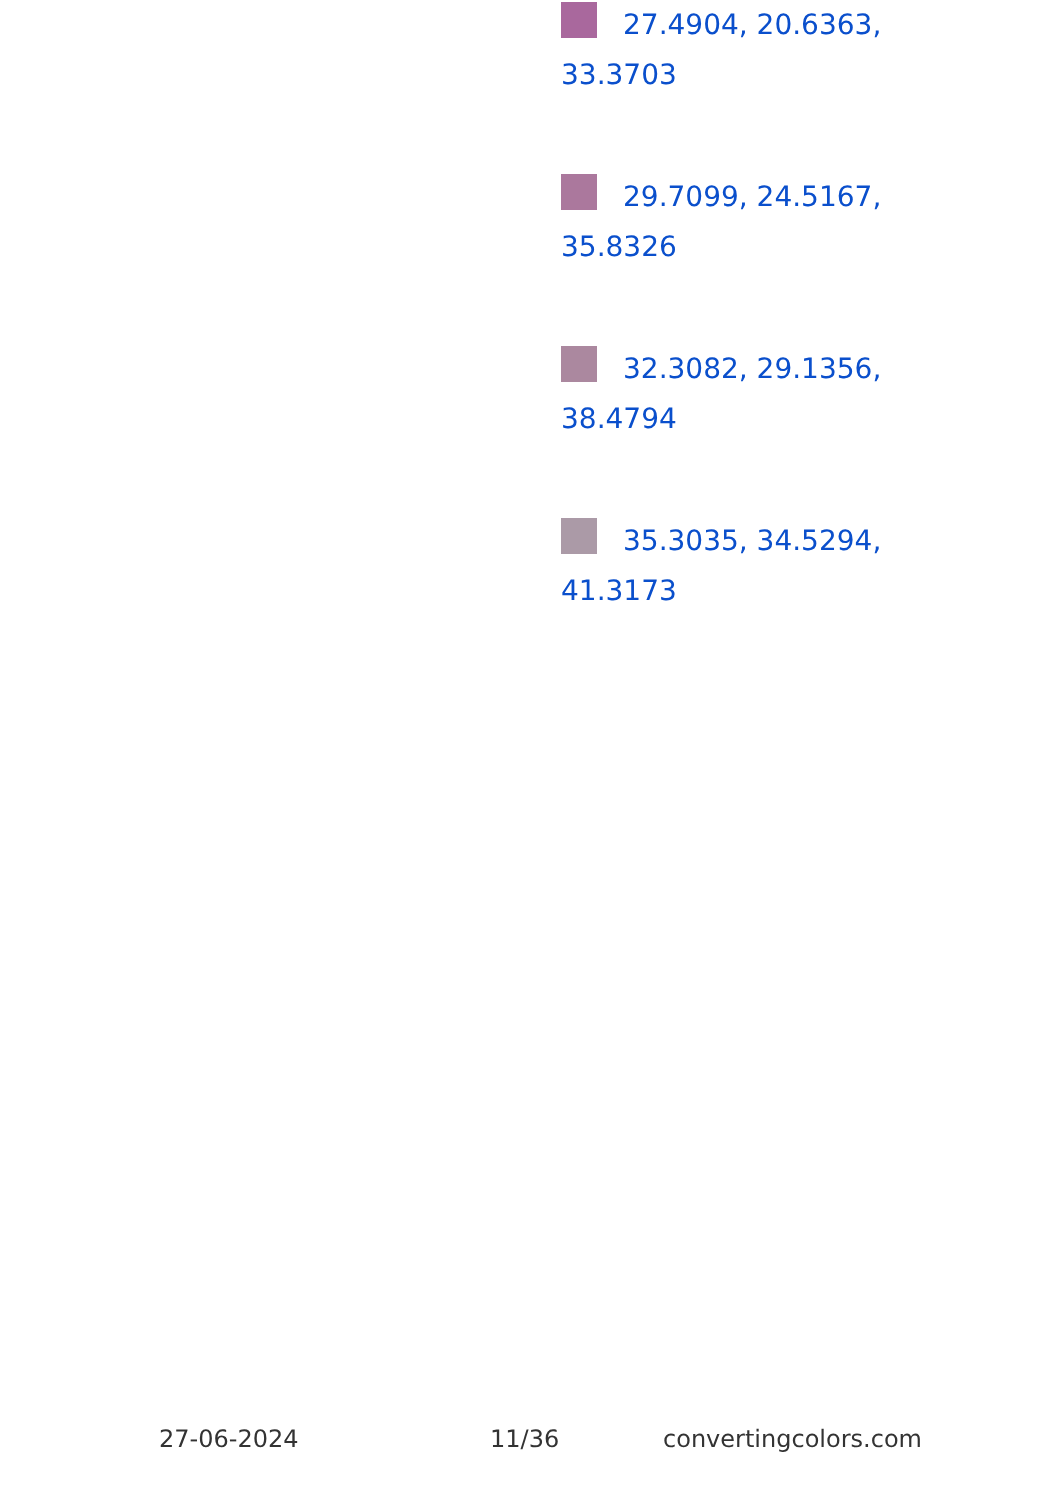27.4904, 20.6363, 33.3703
29.7099, 24.5167, 35.8326
32.3082, 29.1356, 38.4794
35.3035, 34.5294, 41.3173
27-06-2024 11/36 convertingcolors.com